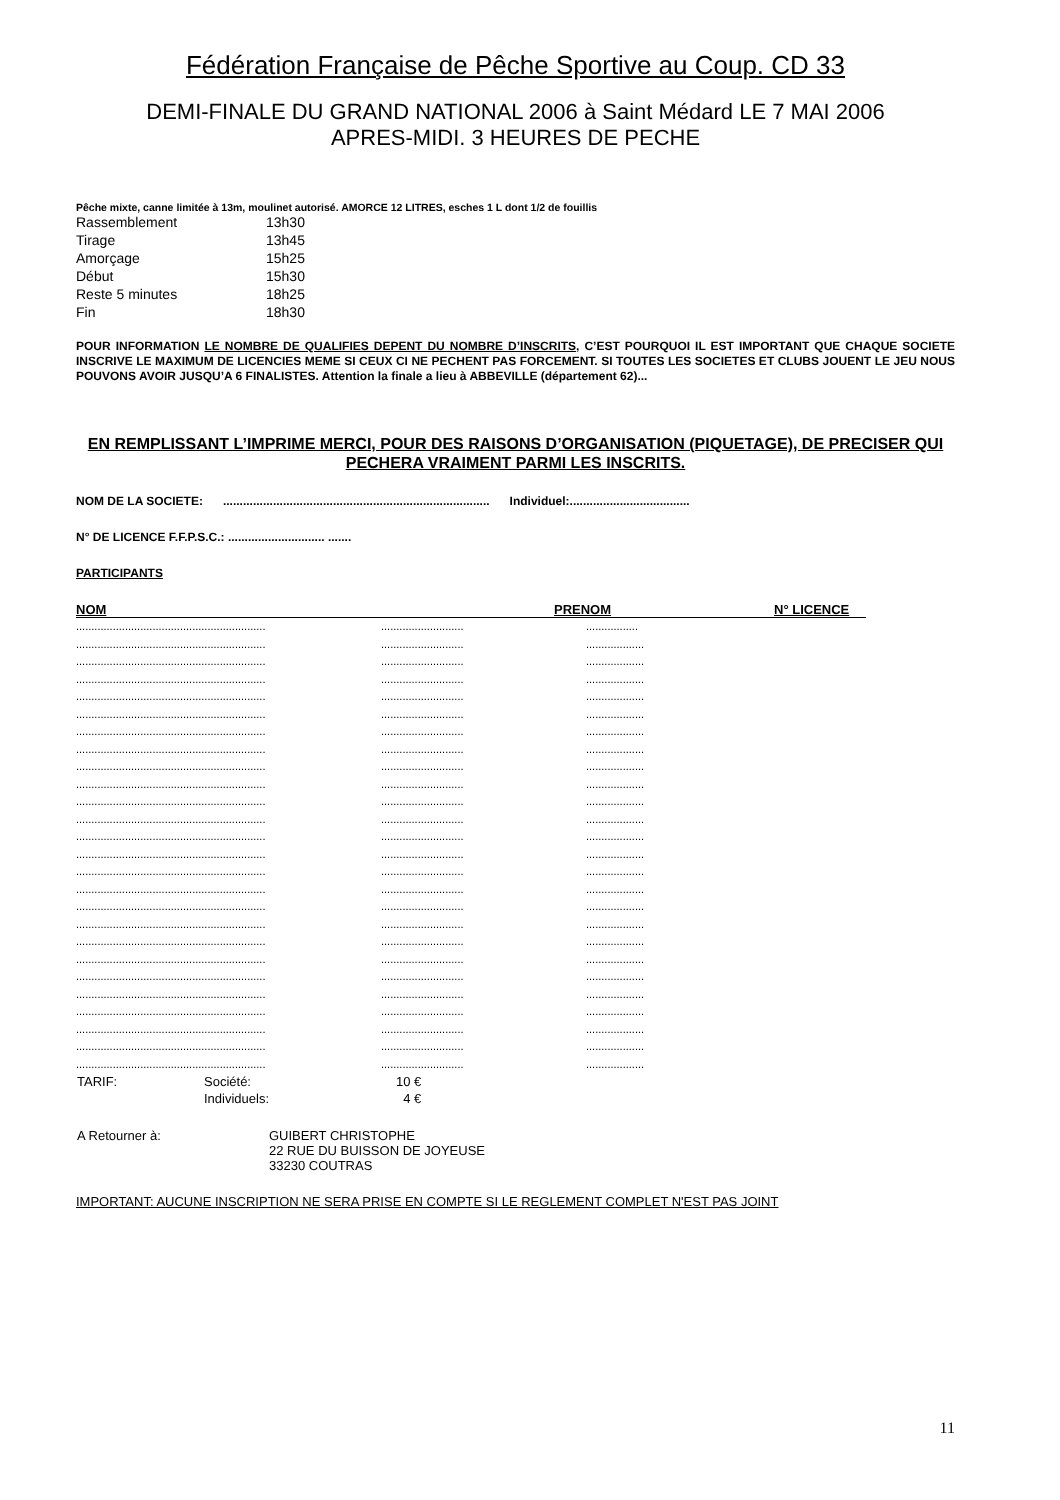Fédération Française de Pêche Sportive au Coup. CD 33
DEMI-FINALE DU GRAND NATIONAL 2006 à Saint Médard LE 7 MAI 2006
APRES-MIDI. 3 HEURES DE PECHE
Pêche mixte, canne limitée à 13m, moulinet autorisé. AMORCE 12 LITRES, esches 1 L dont 1/2 de fouillis
| Rassemblement | 13h30 |
| Tirage | 13h45 |
| Amorçage | 15h25 |
| Début | 15h30 |
| Reste 5 minutes | 18h25 |
| Fin | 18h30 |
POUR INFORMATION LE NOMBRE DE QUALIFIES DEPENT DU NOMBRE D’INSCRITS, C’EST POURQUOI IL EST IMPORTANT QUE CHAQUE SOCIETE INSCRIVE LE MAXIMUM DE LICENCIES MEME SI CEUX CI NE PECHENT PAS FORCEMENT. SI TOUTES LES SOCIETES ET CLUBS JOUENT LE JEU NOUS POUVONS AVOIR JUSQU’A 6 FINALISTES. Attention la finale a lieu à ABBEVILLE (département 62)...
EN REMPLISSANT L’IMPRIME MERCI, POUR DES RAISONS D’ORGANISATION (PIQUETAGE), DE PRECISER QUI PECHERA VRAIMENT PARMI LES INSCRITS.
NOM DE LA SOCIETE: ................................................................................ Individuel:....................................
N° DE LICENCE F.F.P.S.C.: ............................. .......
PARTICIPANTS
NOM PRENOM N° LICENCE
..........................................................................................................
............................................................................................................
............................................................................................................
............................................................................................................
............................................................................................................
............................................................................................................
............................................................................................................
............................................................................................................
............................................................................................................
............................................................................................................
............................................................................................................
............................................................................................................
............................................................................................................
............................................................................................................
............................................................................................................
............................................................................................................
............................................................................................................
............................................................................................................
............................................................................................................
............................................................................................................
............................................................................................................
............................................................................................................
............................................................................................................
............................................................................................................
............................................................................................................
............................................................................................................
| TARIF: | Société: | 10 € |
| | Individuels: | 4 € |
| A Retourner à: | GUIBERT CHRISTOPHE 22 RUE DU BUISSON DE JOYEUSE 33230 COUTRAS |
IMPORTANT: AUCUNE INSCRIPTION NE SERA PRISE EN COMPTE SI LE REGLEMENT COMPLET N'EST PAS JOINT
11